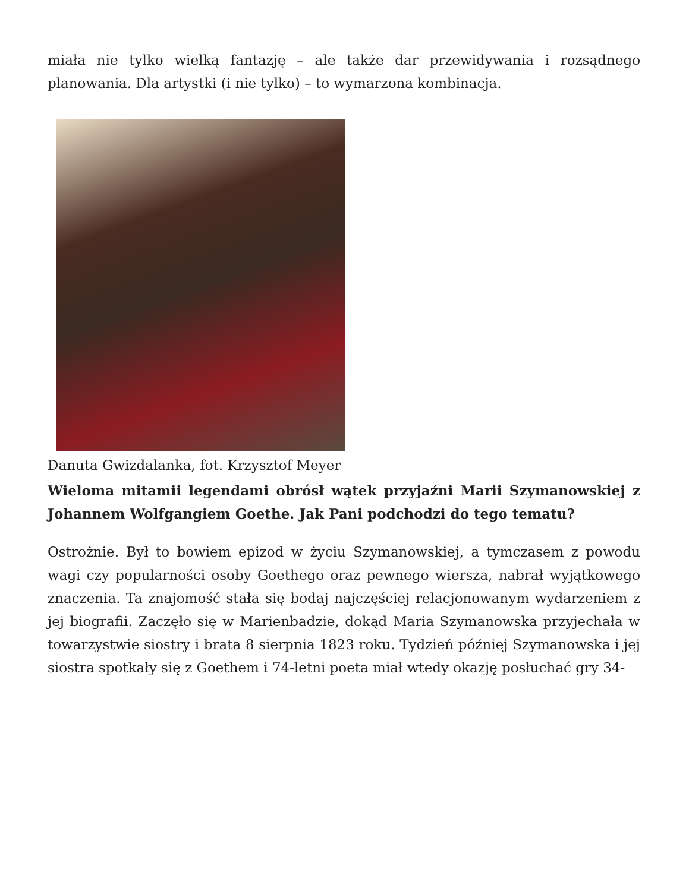miała nie tylko wielką fantazję – ale także dar przewidywania i rozsądnego planowania. Dla artystki (i nie tylko) – to wymarzona kombinacja.
Danuta Gwizdalanka, fot. Krzysztof Meyer
Wieloma mitamii legendami obrósł wątek przyjaźni Marii Szymanowskiej z Johannem Wolfgangiem Goethe. Jak Pani podchodzi do tego tematu?
Ostrożnie. Był to bowiem epizod w życiu Szymanowskiej, a tymczasem z powodu wagi czy popularności osoby Goethego oraz pewnego wiersza, nabrał wyjątkowego znaczenia. Ta znajomość stała się bodaj najczęściej relacjonowanym wydarzeniem z jej biografii. Zaczęło się w Marienbadzie, dokąd Maria Szymanowska przyjechała w towarzystwie siostry i brata 8 sierpnia 1823 roku. Tydzień później Szymanowska i jej siostra spotkały się z Goethem i 74-letni poeta miał wtedy okazję posłuchać gry 34-